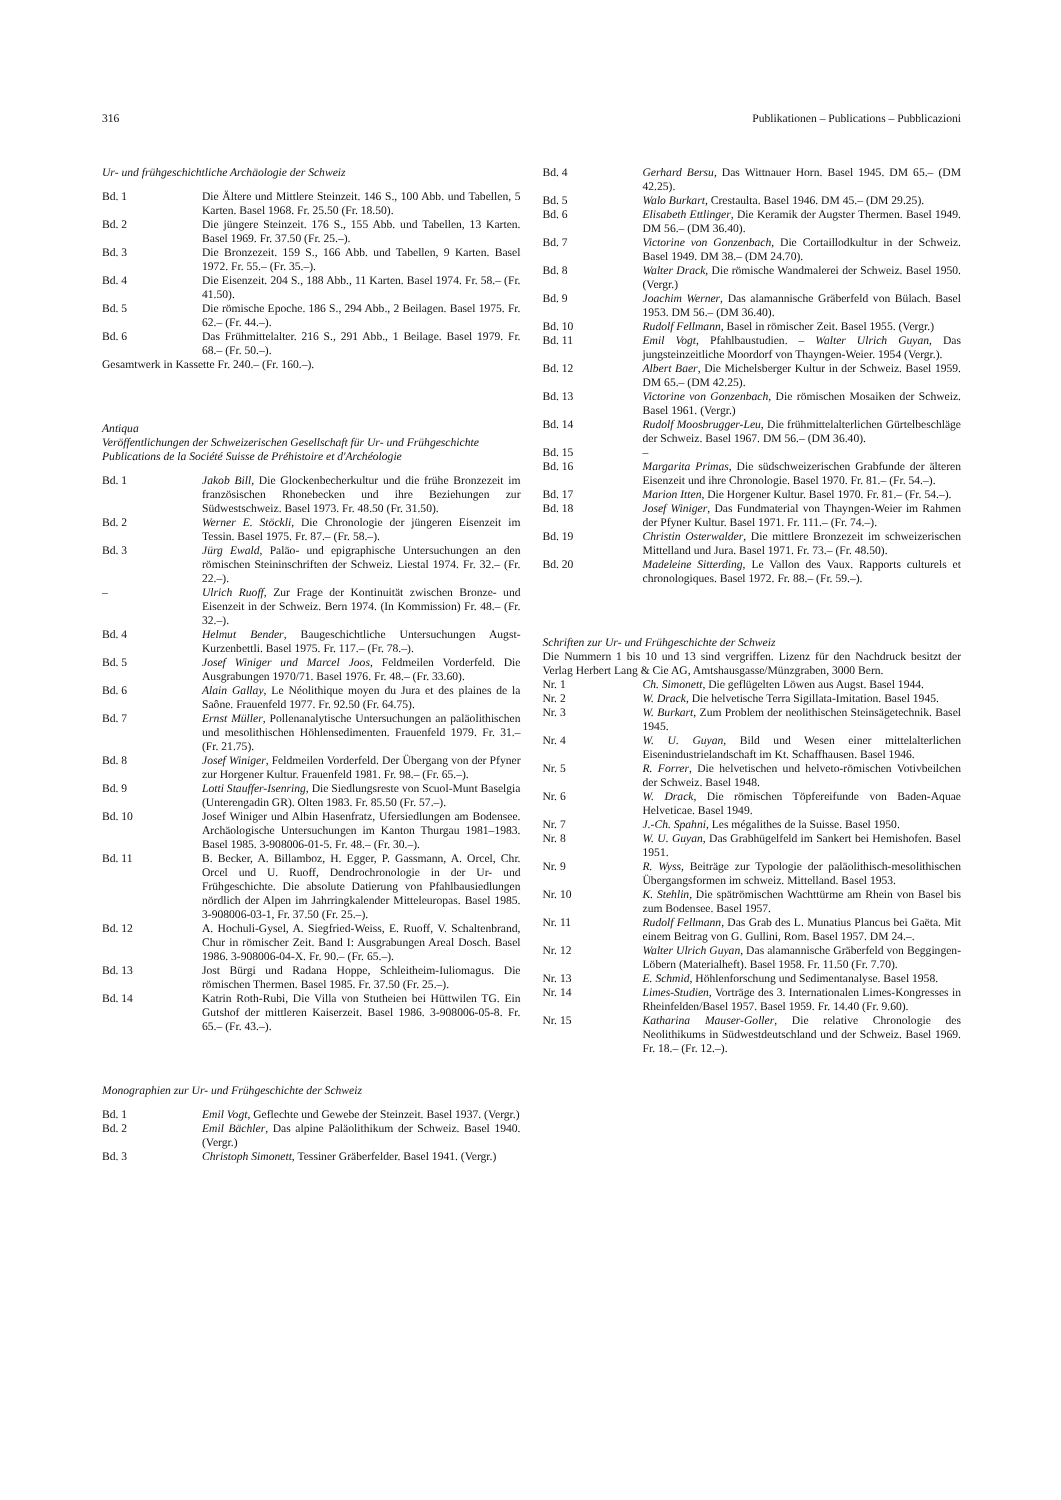316 Publikationen – Publications – Pubblicazioni
Ur- und frühgeschichtliche Archäologie der Schweiz
Bd. 1 Die Ältere und Mittlere Steinzeit. 146 S., 100 Abb. und Tabellen, 5 Karten. Basel 1968. Fr. 25.50 (Fr. 18.50).
Bd. 2 Die jüngere Steinzeit. 176 S., 155 Abb. und Tabellen, 13 Karten. Basel 1969. Fr. 37.50 (Fr. 25.–).
Bd. 3 Die Bronzezeit. 159 S., 166 Abb. und Tabellen, 9 Karten. Basel 1972. Fr. 55.– (Fr. 35.–).
Bd. 4 Die Eisenzeit. 204 S., 188 Abb., 11 Karten. Basel 1974. Fr. 58.– (Fr. 41.50).
Bd. 5 Die römische Epoche. 186 S., 294 Abb., 2 Beilagen. Basel 1975. Fr. 62.– (Fr. 44.–).
Bd. 6 Das Frühmittelalter. 216 S., 291 Abb., 1 Beilage. Basel 1979. Fr. 68.– (Fr. 50.–).
Gesamtwerk in Kassette Fr. 240.– (Fr. 160.–).
Antiqua
Veröffentlichungen der Schweizerischen Gesellschaft für Ur- und Frühgeschichte
Publications de la Société Suisse de Préhistoire et d'Archéologie
Bd. 1 Jakob Bill, Die Glockenbecherkultur und die frühe Bronzezeit im französischen Rhonebecken und ihre Beziehungen zur Südwestschweiz. Basel 1973. Fr. 48.50 (Fr. 31.50).
Bd. 2 Werner E. Stöckli, Die Chronologie der jüngeren Eisenzeit im Tessin. Basel 1975. Fr. 87.– (Fr. 58.–).
Bd. 3 Jürg Ewald, Paläo- und epigraphische Untersuchungen an den römischen Steininschriften der Schweiz. Liestal 1974. Fr. 32.– (Fr. 22.–).
– Ulrich Ruoff, Zur Frage der Kontinuität zwischen Bronze- und Eisenzeit in der Schweiz. Bern 1974. (In Kommission) Fr. 48.– (Fr. 32.–).
Bd. 4 Helmut Bender, Baugeschichtliche Untersuchungen Augst-Kurzenbettli. Basel 1975. Fr. 117.– (Fr. 78.–).
Bd. 5 Josef Winiger und Marcel Joos, Feldmeilen Vorderfeld. Die Ausgrabungen 1970/71. Basel 1976. Fr. 48.– (Fr. 33.60).
Bd. 6 Alain Gallay, Le Néolithique moyen du Jura et des plaines de la Saône. Frauenfeld 1977. Fr. 92.50 (Fr. 64.75).
Bd. 7 Ernst Müller, Pollenanalytische Untersuchungen an paläolithischen und mesolithischen Höhlensedimenten. Frauenfeld 1979. Fr. 31.– (Fr. 21.75).
Bd. 8 Josef Winiger, Feldmeilen Vorderfeld. Der Übergang von der Pfyner zur Horgener Kultur. Frauenfeld 1981. Fr. 98.– (Fr. 65.–).
Bd. 9 Lotti Stauffer-Isenring, Die Siedlungsreste von Scuol-Munt Baselgia (Unterengadin GR). Olten 1983. Fr. 85.50 (Fr. 57.–).
Bd. 10 Josef Winiger und Albin Hasenfratz, Ufersiedlungen am Bodensee. Archäologische Untersuchungen im Kanton Thurgau 1981–1983. Basel 1985. 3-908006-01-5. Fr. 48.– (Fr. 30.–).
Bd. 11 B. Becker, A. Billamboz, H. Egger, P. Gassmann, A. Orcel, Chr. Orcel und U. Ruoff, Dendrochronologie in der Ur- und Frühgeschichte. Die absolute Datierung von Pfahlbausiedlungen nördlich der Alpen im Jahrringkalender Mitteleuropas. Basel 1985. 3-908006-03-1, Fr. 37.50 (Fr. 25.–).
Bd. 12 A. Hochuli-Gysel, A. Siegfried-Weiss, E. Ruoff, V. Schaltenbrand, Chur in römischer Zeit. Band I: Ausgrabungen Areal Dosch. Basel 1986. 3-908006-04-X. Fr. 90.– (Fr. 65.–).
Bd. 13 Jost Bürgi und Radana Hoppe, Schleitheim-Iuliomagus. Die römischen Thermen. Basel 1985. Fr. 37.50 (Fr. 25.–).
Bd. 14 Katrin Roth-Rubi, Die Villa von Stutheien bei Hüttwilen TG. Ein Gutshof der mittleren Kaiserzeit. Basel 1986. 3-908006-05-8. Fr. 65.– (Fr. 43.–).
Monographien zur Ur- und Frühgeschichte der Schweiz
Bd. 1 Emil Vogt, Geflechte und Gewebe der Steinzeit. Basel 1937. (Vergr.)
Bd. 2 Emil Bächler, Das alpine Paläolithikum der Schweiz. Basel 1940. (Vergr.)
Bd. 3 Christoph Simonett, Tessiner Gräberfelder. Basel 1941. (Vergr.)
Bd. 4 Gerhard Bersu, Das Wittnauer Horn. Basel 1945. DM 65.– (DM 42.25).
Bd. 5 Walo Burkart, Crestaulta. Basel 1946. DM 45.– (DM 29.25).
Bd. 6 Elisabeth Ettlinger, Die Keramik der Augster Thermen. Basel 1949. DM 56.– (DM 36.40).
Bd. 7 Victorine von Gonzenbach, Die Cortaillodkultur in der Schweiz. Basel 1949. DM 38.– (DM 24.70).
Bd. 8 Walter Drack, Die römische Wandmalerei der Schweiz. Basel 1950. (Vergr.)
Bd. 9 Joachim Werner, Das alamannische Gräberfeld von Bülach. Basel 1953. DM 56.– (DM 36.40).
Bd. 10 Rudolf Fellmann, Basel in römischer Zeit. Basel 1955. (Vergr.)
Bd. 11 Emil Vogt, Pfahlbaustudien. – Walter Ulrich Guyan, Das jungsteinzeitliche Moordorf von Thayngen-Weier. 1954 (Vergr.).
Bd. 12 Albert Baer, Die Michelsberger Kultur in der Schweiz. Basel 1959. DM 65.– (DM 42.25).
Bd. 13 Victorine von Gonzenbach, Die römischen Mosaiken der Schweiz. Basel 1961. (Vergr.)
Bd. 14 Rudolf Moosbrugger-Leu, Die frühmittelalterlichen Gürtelbeschläge der Schweiz. Basel 1967. DM 56.– (DM 36.40).
Bd. 15 –
Bd. 16 Margarita Primas, Die südschweizerischen Grabfunde der älteren Eisenzeit und ihre Chronologie. Basel 1970. Fr. 81.– (Fr. 54.–).
Bd. 17 Marion Itten, Die Horgener Kultur. Basel 1970. Fr. 81.– (Fr. 54.–).
Bd. 18 Josef Winiger, Das Fundmaterial von Thayngen-Weier im Rahmen der Pfyner Kultur. Basel 1971. Fr. 111.– (Fr. 74.–).
Bd. 19 Christin Osterwalder, Die mittlere Bronzezeit im schweizerischen Mittelland und Jura. Basel 1971. Fr. 73.– (Fr. 48.50).
Bd. 20 Madeleine Sitterding, Le Vallon des Vaux. Rapports culturels et chronologiques. Basel 1972. Fr. 88.– (Fr. 59.–).
Schriften zur Ur- und Frühgeschichte der Schweiz
Die Nummern 1 bis 10 und 13 sind vergriffen. Lizenz für den Nachdruck besitzt der Verlag Herbert Lang & Cie AG, Amtshausgasse/Münzgraben, 3000 Bern.
Nr. 1 Ch. Simonett, Die geflügelten Löwen aus Augst. Basel 1944.
Nr. 2 W. Drack, Die helvetische Terra Sigillata-Imitation. Basel 1945.
Nr. 3 W. Burkart, Zum Problem der neolithischen Steinsägetechnik. Basel 1945.
Nr. 4 W. U. Guyan, Bild und Wesen einer mittelalterlichen Eisenindustrielandschaft im Kt. Schaffhausen. Basel 1946.
Nr. 5 R. Forrer, Die helvetischen und helveto-römischen Votivbeilchen der Schweiz. Basel 1948.
Nr. 6 W. Drack, Die römischen Töpfereifunde von Baden-Aquae Helveticae. Basel 1949.
Nr. 7 J.-Ch. Spahni, Les mégalithes de la Suisse. Basel 1950.
Nr. 8 W. U. Guyan, Das Grabhügelfeld im Sankert bei Hemishofen. Basel 1951.
Nr. 9 R. Wyss, Beiträge zur Typologie der paläolithisch-mesolithischen Übergangsformen im schweiz. Mittelland. Basel 1953.
Nr. 10 K. Stehlin, Die spätrömischen Wachttürme am Rhein von Basel bis zum Bodensee. Basel 1957.
Nr. 11 Rudolf Fellmann, Das Grab des L. Munatius Plancus bei Gaëta. Mit einem Beitrag von G. Gullini, Rom. Basel 1957. DM 24.–.
Nr. 12 Walter Ulrich Guyan, Das alamannische Gräberfeld von Beggingen-Löbern (Materialheft). Basel 1958. Fr. 11.50 (Fr. 7.70).
Nr. 13 E. Schmid, Höhlenforschung und Sedimentanalyse. Basel 1958.
Nr. 14 Limes-Studien, Vorträge des 3. Internationalen Limes-Kongresses in Rheinfelden/Basel 1957. Basel 1959. Fr. 14.40 (Fr. 9.60).
Nr. 15 Katharina Mauser-Goller, Die relative Chronologie des Neolithikums in Südwestdeutschland und der Schweiz. Basel 1969. Fr. 18.– (Fr. 12.–).